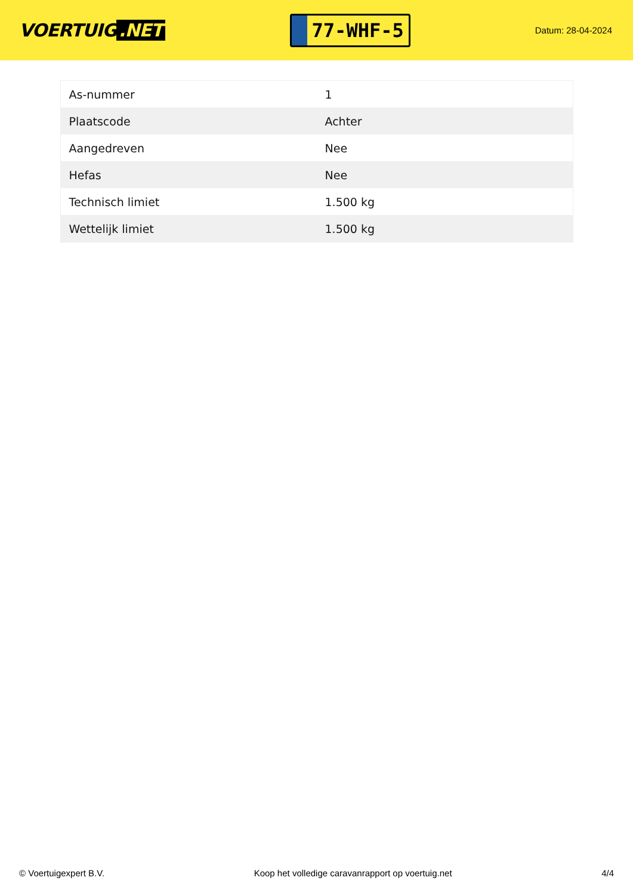VOERTUIG.NET
77-WHF-5
Datum: 28-04-2024
| As-nummer | 1 |
| Plaatscode | Achter |
| Aangedreven | Nee |
| Hefas | Nee |
| Technisch limiet | 1.500 kg |
| Wettelijk limiet | 1.500 kg |
© Voertuigexpert B.V. Koop het volledige caravanrapport op voertuig.net 4/4